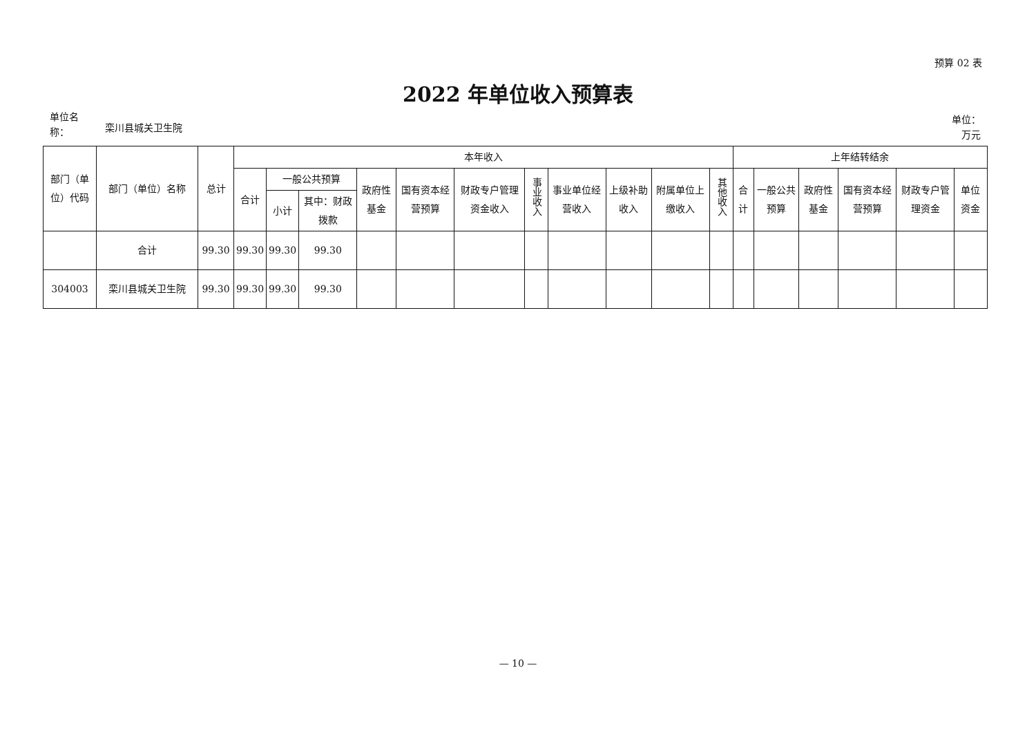预算 02 表
2022 年单位收入预算表
单位名
称：
栾川县城关卫生院
单位：
万元
| 部门（单位）代码 | 部门（单位）名称 | 总计 | 本年收入 | | | | | | | | | | | 上年结转结余 | | | | | |
| --- | --- | --- | --- | --- | --- | --- | --- | --- | --- | --- | --- | --- | --- | --- | --- | --- | --- | --- | --- |
| | | | 合计 | 一般公共预算 | | 政府性基金 | 国有资本经营预算 | 财政专户管理资金收入 | 事业收入 | 事业单位经营收入 | 上级补助收入 | 附属单位上缴收入 | 其他收入 | 合计 | 一般公共预算 | 政府性基金 | 国有资本经营预算 | 财政专户管理资金 | 单位资金 |
| | | | | 小计 | 其中：财政拨款 | | | | | | | | | | | | | | |
| | 合计 | 99.30 | 99.30 | 99.30 | 99.30 | | | | | | | | | | | | | | |
| 304003 | 栾川县城关卫生院 | 99.30 | 99.30 | 99.30 | 99.30 | | | | | | | | | | | | | | |
— 10 —